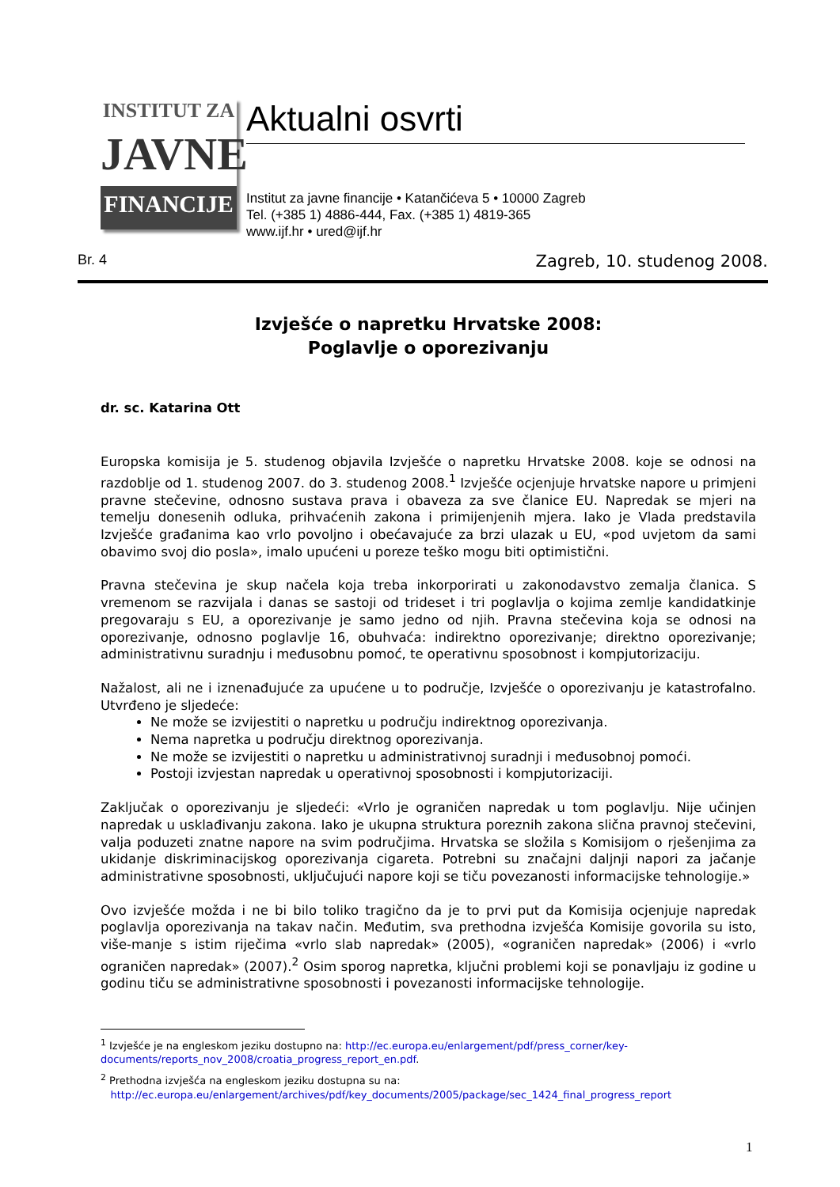INSTITUT ZA
JAVNE
FINANCIJE
Aktualni osvrti
Institut za javne financije • Katančićeva 5 • 10000 Zagreb
Tel. (+385 1) 4886-444, Fax. (+385 1) 4819-365
www.ijf.hr • ured@ijf.hr
Br. 4 Zagreb, 10. studenog 2008.
Izvješće o napretku Hrvatske 2008:
Poglavlje o oporezivanju
dr. sc. Katarina Ott
Europska komisija je 5. studenog objavila Izvješće o napretku Hrvatske 2008. koje se odnosi na razdoblje od 1. studenog 2007. do 3. studenog 2008.<sup>1</sup> Izvješće ocjenjuje hrvatske napore u primjeni pravne stečevine, odnosno sustava prava i obaveza za sve članice EU. Napredak se mjeri na temelju donesenih odluka, prihvaćenih zakona i primijenjenih mjera. Iako je Vlada predstavila Izvješće građanima kao vrlo povoljno i obećavajuće za brzi ulazak u EU, «pod uvjetom da sami obavimo svoj dio posla», imalo upućeni u poreze teško mogu biti optimistični.
Pravna stečevina je skup načela koja treba inkorporirati u zakonodavstvo zemalja članica. S vremenom se razvijala i danas se sastoji od trideset i tri poglavlja o kojima zemlje kandidatkinje pregovaraju s EU, a oporezivanje je samo jedno od njih. Pravna stečevina koja se odnosi na oporezivanje, odnosno poglavlje 16, obuhvaća: indirektno oporezivanje; direktno oporezivanje; administrativnu suradnju i međusobnu pomoć, te operativnu sposobnost i kompjutorizaciju.
Nažalost, ali ne i iznenađujuće za upućene u to područje, Izvješće o oporezivanju je katastrofalno. Utvrđeno je sljedeće:
Ne može se izvijestiti o napretku u području indirektnog oporezivanja.
Nema napretka u području direktnog oporezivanja.
Ne može se izvijestiti o napretku u administrativnoj suradnji i međusobnoj pomoći.
Postoji izvjestan napredak u operativnoj sposobnosti i kompjutorizaciji.
Zaključak o oporezivanju je sljedeći: «Vrlo je ograničen napredak u tom poglavlju. Nije učinjen napredak u usklađivanju zakona. Iako je ukupna struktura poreznih zakona slična pravnoj stečevini, valja poduzeti znatne napore na svim područjima. Hrvatska se složila s Komisijom o rješenjima za ukidanje diskriminacijskog oporezivanja cigareta. Potrebni su značajni daljnji napori za jačanje administrativne sposobnosti, uključujući napore koji se tiču povezanosti informacijske tehnologije.»
Ovo izvješće možda i ne bi bilo toliko tragično da je to prvi put da Komisija ocjenjuje napredak poglavlja oporezivanja na takav način. Međutim, sva prethodna izvješća Komisije govorila su isto, više-manje s istim riječima «vrlo slab napredak» (2005), «ograničen napredak» (2006) i «vrlo ograničen napredak» (2007).<sup>2</sup> Osim sporog napretka, ključni problemi koji se ponavljaju iz godine u godinu tiču se administrativne sposobnosti i povezanosti informacijske tehnologije.
<sup>1</sup> Izvješće je na engleskom jeziku dostupno na: http://ec.europa.eu/enlargement/pdf/press_corner/key-documents/reports_nov_2008/croatia_progress_report_en.pdf.
<sup>2</sup> Prethodna izvješća na engleskom jeziku dostupna su na:
http://ec.europa.eu/enlargement/archives/pdf/key_documents/2005/package/sec_1424_final_progress_report
1